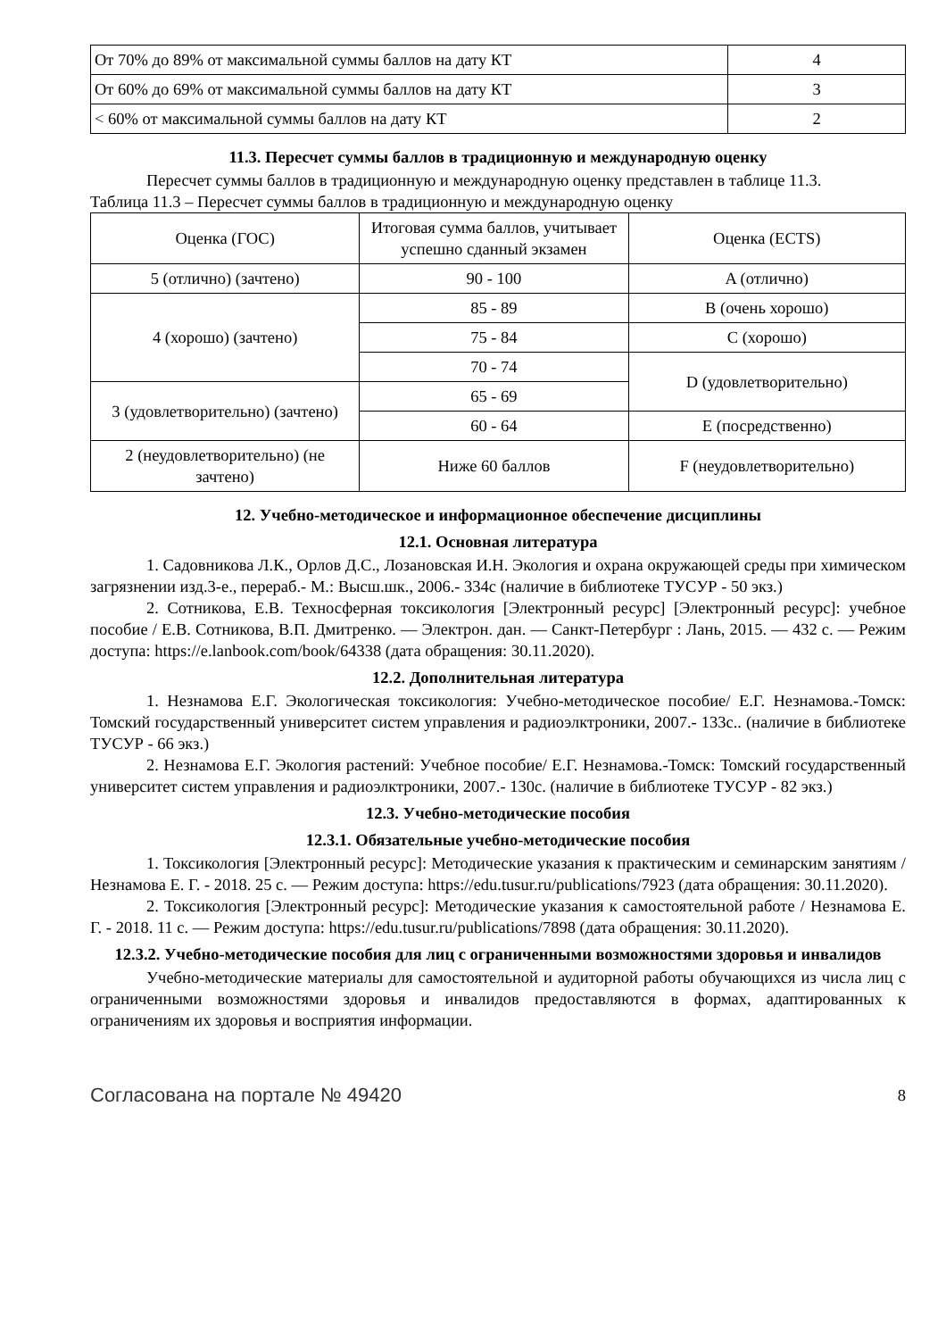| От 70% до 89% от максимальной суммы баллов на дату КТ | 4 |
| От 60% до 69% от максимальной суммы баллов на дату КТ | 3 |
| < 60% от максимальной суммы баллов на дату КТ | 2 |
11.3. Пересчет суммы баллов в традиционную и международную оценку
Пересчет суммы баллов в традиционную и международную оценку представлен в таблице 11.3.
Таблица 11.3 – Пересчет суммы баллов в традиционную и международную оценку
| Оценка (ГОС) | Итоговая сумма баллов, учитывает успешно сданный экзамен | Оценка (ECTS) |
| 5 (отлично) (зачтено) | 90 - 100 | A (отлично) |
| 4 (хорошо) (зачтено) | 85 - 89 | B (очень хорошо) |
| | 75 - 84 | C (хорошо) |
| | 70 - 74 | D (удовлетворительно) |
| 3 (удовлетворительно) (зачтено) | 65 - 69 | |
| | 60 - 64 | E (посредственно) |
| 2 (неудовлетворительно) (не зачтено) | Ниже 60 баллов | F (неудовлетворительно) |
12. Учебно-методическое и информационное обеспечение дисциплины
12.1. Основная литература
1. Садовникова Л.К., Орлов Д.С., Лозановская И.Н. Экология и охрана окружающей среды при химическом загрязнении изд.3-е., перераб.- М.: Высш.шк., 2006.- 334с (наличие в библиотеке ТУСУР - 50 экз.)
2. Сотникова, Е.В. Техносферная токсикология [Электронный ресурс] [Электронный ресурс]: учебное пособие / Е.В. Сотникова, В.П. Дмитренко. — Электрон. дан. — Санкт-Петербург : Лань, 2015. — 432 с. — Режим доступа: https://e.lanbook.com/book/64338 (дата обращения: 30.11.2020).
12.2. Дополнительная литература
1. Незнамова Е.Г. Экологическая токсикология: Учебно-методическое пособие/ Е.Г. Незнамова.-Томск: Томский государственный университет систем управления и радиоэлктроники, 2007.- 133с.. (наличие в библиотеке ТУСУР - 66 экз.)
2. Незнамова Е.Г. Экология растений: Учебное пособие/ Е.Г. Незнамова.-Томск: Томский государственный университет систем управления и радиоэлктроники, 2007.- 130с. (наличие в библиотеке ТУСУР - 82 экз.)
12.3. Учебно-методические пособия
12.3.1. Обязательные учебно-методические пособия
1. Токсикология [Электронный ресурс]: Методические указания к практическим и семинарским занятиям / Незнамова Е. Г. - 2018. 25 с. — Режим доступа: https://edu.tusur.ru/publications/7923 (дата обращения: 30.11.2020).
2. Токсикология [Электронный ресурс]: Методические указания к самостоятельной работе / Незнамова Е. Г. - 2018. 11 с. — Режим доступа: https://edu.tusur.ru/publications/7898 (дата обращения: 30.11.2020).
12.3.2. Учебно-методические пособия для лиц с ограниченными возможностями здоровья и инвалидов
Учебно-методические материалы для самостоятельной и аудиторной работы обучающихся из числа лиц с ограниченными возможностями здоровья и инвалидов предоставляются в формах, адаптированных к ограничениям их здоровья и восприятия информации.
Согласована на портале № 49420 8